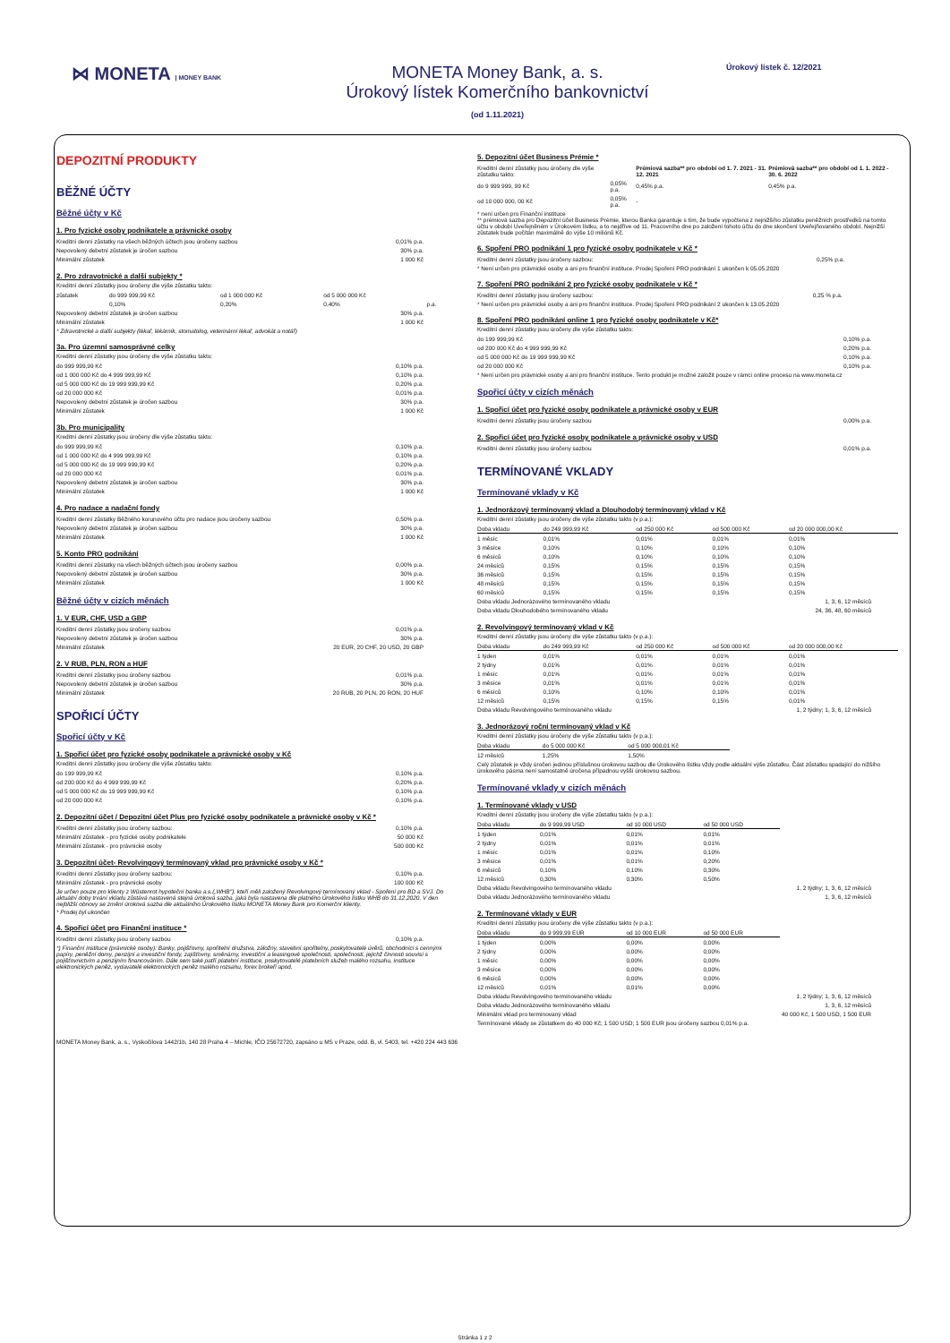⋈ MONETA | MONEY BANK
MONETA Money Bank, a. s.
Úrokový lístek Komerčního bankovnictví
(od 1.11.2021)
Úrokový lístek č. 12/2021
DEPOZITNÍ PRODUKTY
BĚŽNÉ ÚČTY
Běžné účty v Kč
1. Pro fyzické osoby podnikatele a právnické osoby
| Kreditní denní zůstatky na všech běžných účtech jsou úročeny sazbou | 0,01% p.a. |
| Nepovolený debetní zůstatek je úročen sazbou | 30% p.a. |
| Minimální zůstatek | 1 000 Kč |
2. Pro zdravotnické a další subjekty *
Kreditní denní zůstatky jsou úročeny dle výše zůstatku takto:
| zůstatek | do 999 999,99 Kč | od 1 000 000 Kč | od 5 000 000 Kč | |
| | 0,10% | 0,20% | 0,40% | p.a. |
| Nepovolený debetní zůstatek je úročen sazbou | 30% p.a. |
| Minimální zůstatek | 1 000 Kč |
* Zdravotnické a další subjekty (lékař, lékárník, stomatolog, veterinární lékař, advokát a notář)
3a. Pro územní samosprávné celky
Kreditní denní zůstatky jsou úročeny dle výše zůstatku takto:
| do 999 999,99 Kč | 0,10% p.a. |
| od 1 000 000 Kč do 4 999 999,99 Kč | 0,10% p.a. |
| od 5 000 000 Kč do 19 999 999,99 Kč | 0,20% p.a. |
| od 20 000 000 Kč | 0,01% p.a. |
| Nepovolený debetní zůstatek je úročen sazbou | 30% p.a. |
| Minimální zůstatek | 1 000 Kč |
3b. Pro municipality
Kreditní denní zůstatky jsou úročeny dle výše zůstatku takto:
| do 999 999,99 Kč | 0,10% p.a. |
| od 1 000 000 Kč do 4 999 999,99 Kč | 0,10% p.a. |
| od 5 000 000 Kč do 19 999 999,99 Kč | 0,20% p.a. |
| od 20 000 000 Kč | 0,01% p.a. |
| Nepovolený debetní zůstatek je úročen sazbou | 30% p.a. |
| Minimální zůstatek | 1 000 Kč |
4. Pro nadace a nadační fondy
| Kreditní denní zůstatky Běžného korunového účtu pro nadace jsou úročeny sazbou | 0,50% p.a. |
| Nepovolený debetní zůstatek je úročen sazbou | 30% p.a. |
| Minimální zůstatek | 1 000 Kč |
5. Konto PRO podnikání
| Kreditní denní zůstatky na všech běžných účtech jsou úročeny sazbou | 0,00% p.a. |
| Nepovolený debetní zůstatek je úročen sazbou | 30% p.a. |
| Minimální zůstatek | 1 000 Kč |
Běžné účty v cizích měnách
1. V EUR, CHF, USD a GBP
| Kreditní denní zůstatky jsou úročeny sazbou | 0,01% p.a. |
| Nepovolený debetní zůstatek je úročen sazbou | 30% p.a. |
| Minimální zůstatek | 20 EUR, 20 CHF, 20 USD, 20 GBP |
2. V RUB, PLN, RON a HUF
| Kreditní denní zůstatky jsou úročeny sazbou | 0,01% p.a. |
| Nepovolený debetní zůstatek je úročen sazbou | 30% p.a. |
| Minimální zůstatek | 20 RUB, 20 PLN, 20 RON, 20 HUF |
SPOŘICÍ ÚČTY
Spořicí účty v Kč
1. Spořicí účet pro fyzické osoby podnikatele a právnické osoby v Kč
Kreditní denní zůstatky jsou úročeny dle výše zůstatku takto:
| do 199 999,99 Kč | 0,10% p.a. |
| od 200 000 Kč do 4 999 999,99 Kč | 0,20% p.a. |
| od 5 000 000 Kč do 19 999 999,99 Kč | 0,10% p.a. |
| od 20 000 000 Kč | 0,10% p.a. |
2. Depozitní účet / Depozitní účet Plus pro fyzické osoby podnikatele a právnické osoby v Kč *
| Kreditní denní zůstatky jsou úročeny sazbou: | 0,10% p.a. |
| Minimální zůstatek - pro fyzické osoby podnikatele | 50 000 Kč |
| Minimální zůstatek - pro právnické osoby | 500 000 Kč |
3. Depozitní účet- Revolvingový termínovaný vklad pro právnické osoby v Kč *
| Kreditní denní zůstatky jsou úročeny sazbou: | 0,10% p.a. |
| Minimální zůstatek - pro právnické osoby | 100 000 Kč |
Je určen pouze pro klienty z Wüstenrot hypoteční banka a.s.(„WHB"), kteří měli založený Revolvingový termínovaný vklad - Spoření pro BD a SVJ. Do aktuální doby trvání vkladu zůstává nastavená stejná úroková sazba, jaká byla nastavena dle platného Úrokového lístku WHB do 31.12.2020. V den nejbližší obnovy se změní úroková sazba dle aktuálního Úrokového lístku MONETA Money Bank pro Komerční klienty.
* Prodej byl ukončen
4. Spořicí účet pro Finanční instituce *
| Kreditní denní zůstatky jsou úročeny sazbou | 0,10% p.a. |
*) Finanční instituce (právnické osoby): Banky, pojišťovny, spořitelní družstva, záložny, stavební spořitelny, poskytovatelé úvěrů, obchodníci s cennými papíry, peněžní domy, penzijní a investiční fondy, zajišťovny, směnárny, investiční a leasingové společnosti, společnosti, jejichž činnosti souvisí s pojišťovnictvím a penzijním financováním. Dále sem také patří platební instituce, poskytovatelé platebních služeb malého rozsahu, instituce elektronických peněz, vydavatelé elektronických peněz malého rozsahu, forex brokeři apod.
5. Depozitní účet Business Prémie *
| Kreditní denní zůstatky jsou úročeny dle výše zůstatku takto: | | Prémiová sazba** pro období od 1. 7. 2021 - 31. 12. 2021 | Prémiová sazba** pro období od 1. 1. 2022 - 30. 6. 2022 |
| do 9 999 999, 99 Kč | 0,05% p.a. | 0,45% p.a. | 0,45% p.a. |
| od 10 000 000, 00 Kč | 0,05% p.a. | - | |
* není určen pro Finanční instituce
** prémiová sazba pro Depozitní účet Business Prémie, kterou Banka garantuje s tím, že bude vypočtena z nejnižšího zůstatku peněžních prostředků na tomto účtu v období Uveřejněném v Úrokovém lístku, a to nejdříve od 11. Pracovního dne po založení tohoto účtu do dne skončení Uveřejňovaného období. Nejnižší zůstatek bude počítán maximálně do výše 10 miliónů Kč.
6. Spoření PRO podnikání 1 pro fyzické osoby podnikatele v Kč *
| Kreditní denní zůstatky jsou úročeny sazbou: | 0,25% p.a. |
* Není určen pro právnické osoby a ani pro finanční instituce. Prodej Spoření PRO podnikání 1 ukončen k 05.05.2020
7. Spoření PRO podnikání 2 pro fyzické osoby podnikatele v Kč *
| Kreditní denní zůstatky jsou úročeny sazbou: | 0,25 % p.a. |
* Není určen pro právnické osoby a ani pro finanční instituce. Prodej Spoření PRO podnikání 2 ukončen k 13.05.2020
8. Spoření PRO podnikání online 1 pro fyzické osoby podnikatele v Kč*
Kreditní denní zůstatky jsou úročeny dle výše zůstatku takto:
| do 199 999,99 Kč | 0,10% p.a. |
| od 200 000 Kč do 4 999 999,99 Kč | 0,20% p.a. |
| od 5 000 000 Kč do 19 999 999,99 Kč | 0,10% p.a. |
| od 20 000 000 Kč | 0,10% p.a. |
* Není určen pro právnické osoby a ani pro finanční instituce. Tento produkt je možné založit pouze v rámci online procesu na www.moneta.cz
Spořicí účty v cizích měnách
1. Spořicí účet pro fyzické osoby podnikatele a právnické osoby v EUR
| Kreditní denní zůstatky jsou úročeny sazbou | 0,00% p.a. |
2. Spořicí účet pro fyzické osoby podnikatele a právnické osoby v USD
| Kreditní denní zůstatky jsou úročeny sazbou | 0,01% p.a. |
TERMÍNOVANÉ VKLADY
Termínované vklady v Kč
1. Jednorázový termínovaný vklad a Dlouhodobý termínovaný vklad v Kč
Kreditní denní zůstatky jsou úročeny dle výše zůstatku takto (v p.a.):
| Doba vkladu | do 249 999,99 Kč | od 250 000 Kč | od 500 000 Kč | od 20 000 000,00 Kč |
| --- | --- | --- | --- | --- |
| 1 měsíc | 0,01% | 0,01% | 0,01% | 0,01% |
| 3 měsíce | 0,10% | 0,10% | 0,10% | 0,10% |
| 6 měsíců | 0,10% | 0,10% | 0,10% | 0,10% |
| 24 měsíců | 0,15% | 0,15% | 0,15% | 0,15% |
| 36 měsíců | 0,15% | 0,15% | 0,15% | 0,15% |
| 48 měsíců | 0,15% | 0,15% | 0,15% | 0,15% |
| 60 měsíců | 0,15% | 0,15% | 0,15% | 0,15% |
| Doba vkladu Jednorázového termínovaného vkladu | 1, 3, 6, 12 měsíců |
| Doba vkladu Dlouhodobého termínovaného vkladu | 24, 36, 48, 60 měsíců |
2. Revolvingový termínovaný vklad v Kč
Kreditní denní zůstatky jsou úročeny dle výše zůstatku takto (v p.a.):
| Doba vkladu | do 249 999,99 Kč | od 250 000 Kč | od 500 000 Kč | od 20 000 000,00 Kč |
| --- | --- | --- | --- | --- |
| 1 týden | 0,01% | 0,01% | 0,01% | 0,01% |
| 2 týdny | 0,01% | 0,01% | 0,01% | 0,01% |
| 1 měsíc | 0,01% | 0,01% | 0,01% | 0,01% |
| 3 měsíce | 0,01% | 0,01% | 0,01% | 0,01% |
| 6 měsíců | 0,10% | 0,10% | 0,10% | 0,01% |
| 12 měsíců | 0,15% | 0,15% | 0,15% | 0,01% |
| Doba vkladu Revolvingového termínovaného vkladu | 1, 2 týdny; 1, 3, 6, 12 měsíců |
3. Jednorázový roční termínovaný vklad v Kč
Kreditní denní zůstatky jsou úročeny dle výše zůstatku takto (v p.a.):
| Doba vkladu | do 5 000 000 Kč | od 5 000 000,01 Kč |
| --- | --- | --- |
| 12 měsíců | 1,25% | 1,50% |
Celý zůstatek je vždy úročen jedinou příslušnou úrokovou sazbou dle Úrokového lístku vždy podle aktuální výše zůstatku. Část zůstatku spadající do nižšího úrokového pásma není samostatně úročena případnou vyšší úrokovou sazbou.
Termínované vklady v cizích měnách
1. Termínované vklady v USD
Kreditní denní zůstatky jsou úročeny dle výše zůstatku takto (v p.a.):
| Doba vkladu | do 9 999,99 USD | od 10 000 USD | od 50 000 USD |
| --- | --- | --- | --- |
| 1 týden | 0,01% | 0,01% | 0,01% |
| 2 týdny | 0,01% | 0,01% | 0,01% |
| 1 měsíc | 0,01% | 0,01% | 0,10% |
| 3 měsíce | 0,01% | 0,01% | 0,20% |
| 6 měsíců | 0,10% | 0,10% | 0,30% |
| 12 měsíců | 0,30% | 0,30% | 0,50% |
| Doba vkladu Revolvingového termínovaného vkladu | 1, 2 týdny; 1, 3, 6, 12 měsíců |
| Doba vkladu Jednorázového termínovaného vkladu | 1, 3, 6, 12 měsíců |
2. Termínované vklady v EUR
Kreditní denní zůstatky jsou úročeny dle výše zůstatku takto (v p.a.):
| Doba vkladu | do 9 999,99 EUR | od 10 000 EUR | od 50 000 EUR |
| --- | --- | --- | --- |
| 1 týden | 0,00% | 0,00% | 0,00% |
| 2 týdny | 0,00% | 0,00% | 0,00% |
| 1 měsíc | 0,00% | 0,00% | 0,00% |
| 3 měsíce | 0,00% | 0,00% | 0,00% |
| 6 měsíců | 0,00% | 0,00% | 0,00% |
| 12 měsíců | 0,01% | 0,01% | 0,00% |
| Doba vkladu Revolvingového termínovaného vkladu | 1, 2 týdny; 1, 3, 6, 12 měsíců |
| Doba vkladu Jednorázového termínovaného vkladu | 1, 3, 6, 12 měsíců |
| Minimální vklad pro termínovaný vklad | 40 000 Kč, 1 500 USD, 1 500 EUR |
Termínované vklady se zůstatkem do 40 000 Kč; 1 500 USD; 1 500 EUR jsou úročeny sazbou 0,01% p.a.
MONETA Money Bank, a. s., Vyskočilova 1442/1b, 140 28 Praha 4 – Michle, IČO 25672720, zapsáno u MS v Praze, odd. B, vl. 5403, tel. +420 224 443 636
Stránka 1 z 2